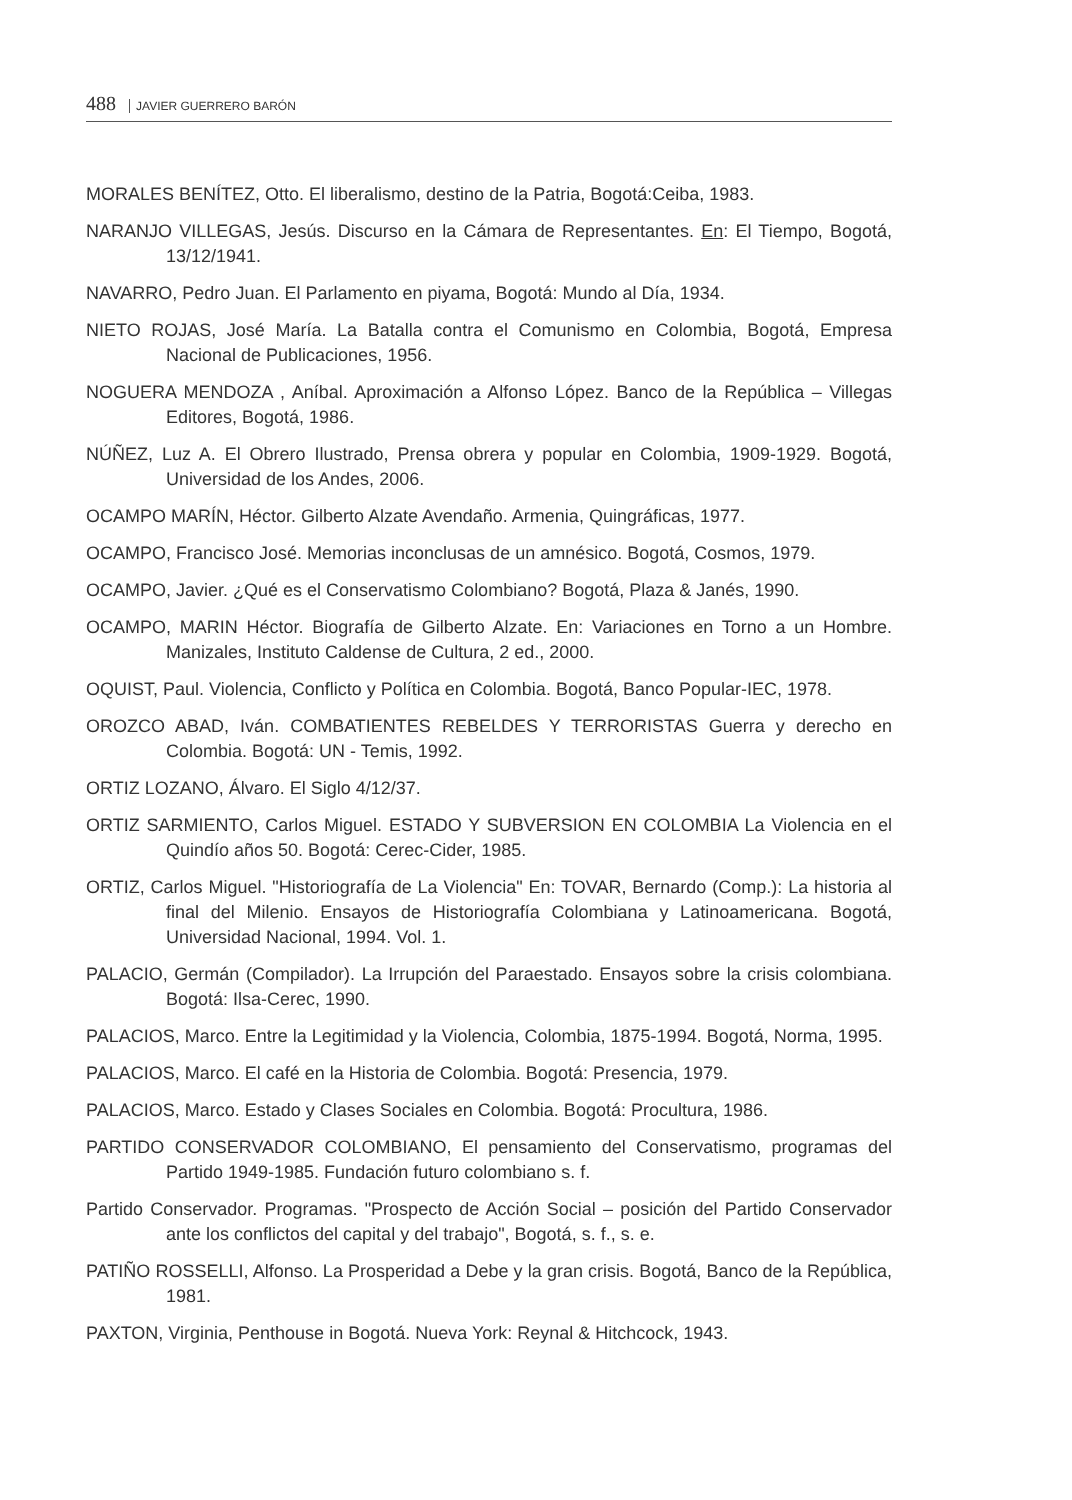488 JAVIER GUERRERO BARÓN
MORALES BENÍTEZ, Otto. El liberalismo, destino de la Patria, Bogotá:Ceiba, 1983.
NARANJO VILLEGAS, Jesús. Discurso en la Cámara de Representantes. En: El Tiempo, Bogotá, 13/12/1941.
NAVARRO, Pedro Juan. El Parlamento en piyama, Bogotá: Mundo al Día, 1934.
NIETO ROJAS, José María. La Batalla contra el Comunismo en Colombia, Bogotá, Empresa Nacional de Publicaciones, 1956.
NOGUERA MENDOZA , Aníbal. Aproximación a Alfonso López. Banco de la República – Villegas Editores, Bogotá, 1986.
NÚÑEZ, Luz A. El Obrero Ilustrado, Prensa obrera y popular en Colombia, 1909-1929. Bogotá, Universidad de los Andes, 2006.
OCAMPO MARÍN, Héctor. Gilberto Alzate Avendaño. Armenia, Quingráficas, 1977.
OCAMPO, Francisco José. Memorias inconclusas de un amnésico. Bogotá, Cosmos, 1979.
OCAMPO, Javier. ¿Qué es el Conservatismo Colombiano? Bogotá, Plaza & Janés, 1990.
OCAMPO, MARIN Héctor. Biografía de Gilberto Alzate. En: Variaciones en Torno a un Hombre. Manizales, Instituto Caldense de Cultura, 2 ed., 2000.
OQUIST, Paul. Violencia, Conflicto y Política en Colombia. Bogotá, Banco Popular-IEC, 1978.
OROZCO ABAD, Iván. COMBATIENTES REBELDES Y TERRORISTAS Guerra y derecho en Colombia. Bogotá: UN - Temis, 1992.
ORTIZ LOZANO, Álvaro. El Siglo 4/12/37.
ORTIZ SARMIENTO, Carlos Miguel. ESTADO Y SUBVERSION EN COLOMBIA La Violencia en el Quindío años 50. Bogotá: Cerec-Cider, 1985.
ORTIZ, Carlos Miguel. "Historiografía de La Violencia" En: TOVAR, Bernardo (Comp.): La historia al final del Milenio. Ensayos de Historiografía Colombiana y Latinoamericana. Bogotá, Universidad Nacional, 1994. Vol. 1.
PALACIO, Germán (Compilador). La Irrupción del Paraestado. Ensayos sobre la crisis colombiana. Bogotá: Ilsa-Cerec, 1990.
PALACIOS, Marco. Entre la Legitimidad y la Violencia, Colombia, 1875-1994. Bogotá, Norma, 1995.
PALACIOS, Marco. El café en la Historia de Colombia. Bogotá: Presencia, 1979.
PALACIOS, Marco. Estado y Clases Sociales en Colombia. Bogotá: Procultura, 1986.
PARTIDO CONSERVADOR COLOMBIANO, El pensamiento del Conservatismo, programas del Partido 1949-1985. Fundación futuro colombiano s. f.
Partido Conservador. Programas. "Prospecto de Acción Social – posición del Partido Conservador ante los conflictos del capital y del trabajo", Bogotá, s. f., s. e.
PATIÑO ROSSELLI, Alfonso. La Prosperidad a Debe y la gran crisis. Bogotá, Banco de la República, 1981.
PAXTON, Virginia, Penthouse in Bogotá. Nueva York: Reynal & Hitchcock, 1943.